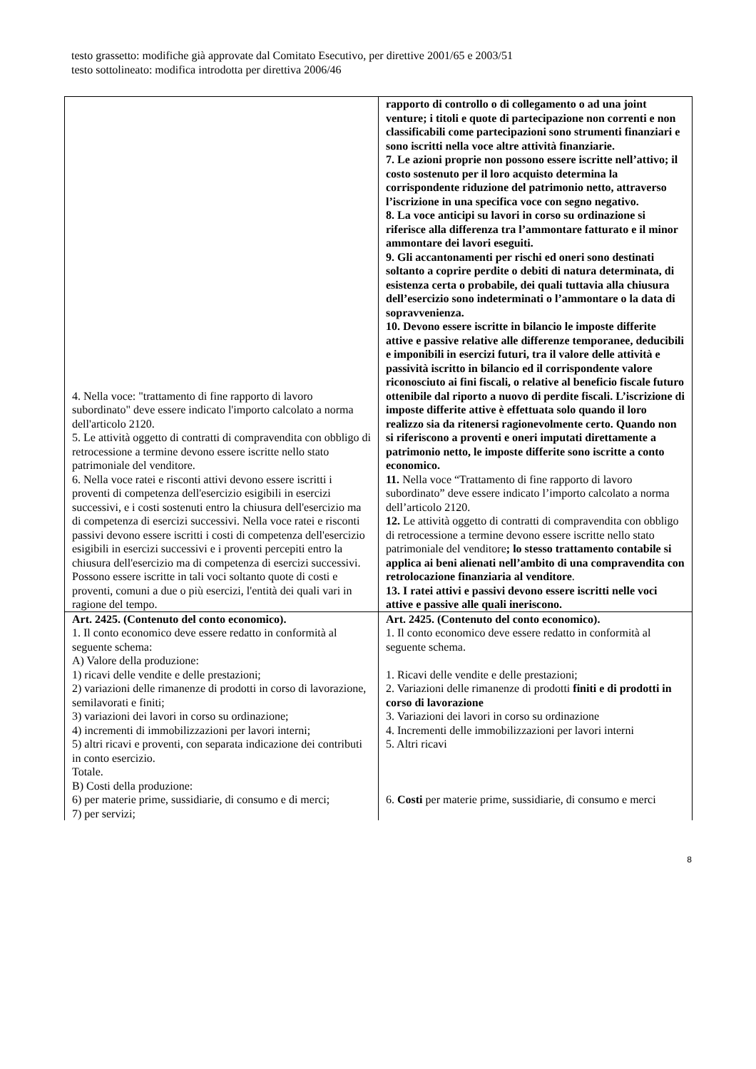testo grassetto: modifiche già approvate dal Comitato Esecutivo, per direttive 2001/65 e 2003/51
testo sottolineato: modifica introdotta per direttiva 2006/46
| 4. Nella voce: "trattamento di fine rapporto di lavoro subordinato" deve essere indicato l'importo calcolato a norma dell'articolo 2120. 5. Le attività oggetto di contratti di compravendita con obbligo di retrocessione a termine devono essere iscritte nello stato patrimoniale del venditore. 6. Nella voce ratei e risconti attivi devono essere iscritti i proventi di competenza dell'esercizio esigibili in esercizi successivi, e i costi sostenuti entro la chiusura dell'esercizio ma di competenza di esercizi successivi. Nella voce ratei e risconti passivi devono essere iscritti i costi di competenza dell'esercizio esigibili in esercizi successivi e i proventi percepiti entro la chiusura dell'esercizio ma di competenza di esercizi successivi. Possono essere iscritte in tali voci soltanto quote di costi e proventi, comuni a due o più esercizi, l'entità dei quali vari in ragione del tempo. | rapporto di controllo o di collegamento o ad una joint venture; i titoli e quote di partecipazione non correnti e non classificabili come partecipazioni sono strumenti finanziari e sono iscritti nella voce altre attività finanziarie. 7. Le azioni proprie non possono essere iscritte nell’attivo; il costo sostenuto per il loro acquisto determina la corrispondente riduzione del patrimonio netto, attraverso l’iscrizione in una specifica voce con segno negativo. 8. La voce anticipi su lavori in corso su ordinazione si riferisce alla differenza tra l’ammontare fatturato e il minor ammontare dei lavori eseguiti. 9. Gli accantonamenti per rischi ed oneri sono destinati soltanto a coprire perdite o debiti di natura determinata, di esistenza certa o probabile, dei quali tuttavia alla chiusura dell’esercizio sono indeterminati o l’ammontare o la data di sopravvenienza. 10. Devono essere iscritte in bilancio le imposte differite attive e passive relative alle differenze temporanee, deducibili e imponibili in esercizi futuri, tra il valore delle attività e passività iscritto in bilancio ed il corrispondente valore riconosciuto ai fini fiscali, o relative al beneficio fiscale futuro ottenibile dal riporto a nuovo di perdite fiscali. L’iscrizione di imposte differite attive è effettuata solo quando il loro realizzo sia da ritenersi ragionevolmente certo. Quando non si riferiscono a proventi e oneri imputati direttamente a patrimonio netto, le imposte differite sono iscritte a conto economico. 11. Nella voce “Trattamento di fine rapporto di lavoro subordinato” deve essere indicato l’importo calcolato a norma dell’articolo 2120. 12. Le attività oggetto di contratti di compravendita con obbligo di retrocessione a termine devono essere iscritte nello stato patrimoniale del venditore ; lo stesso trattamento contabile si applica ai beni alienati nell’ambito di una compravendita con retrolocazione finanziaria al venditore . 13. I ratei attivi e passivi devono essere iscritti nelle voci attive e passive alle quali ineriscono. |
| Art. 2425. (Contenuto del conto economico). 1. Il conto economico deve essere redatto in conformità al seguente schema: A) Valore della produzione: 1) ricavi delle vendite e delle prestazioni; 2) variazioni delle rimanenze di prodotti in corso di lavorazione, semilavorati e finiti; 3) variazioni dei lavori in corso su ordinazione; 4) incrementi di immobilizzazioni per lavori interni; 5) altri ricavi e proventi, con separata indicazione dei contributi in conto esercizio. Totale. B) Costi della produzione: 6) per materie prime, sussidiarie, di consumo e di merci; 7) per servizi; | Art. 2425. (Contenuto del conto economico). 1. Il conto economico deve essere redatto in conformità al seguente schema. 1. Ricavi delle vendite e delle prestazioni; 2. Variazioni delle rimanenze di prodotti finiti e di prodotti in corso di lavorazione 3. Variazioni dei lavori in corso su ordinazione 4. Incrementi delle immobilizzazioni per lavori interni 5. Altri ricavi 6. Costi per materie prime, sussidiarie, di consumo e merci |
8